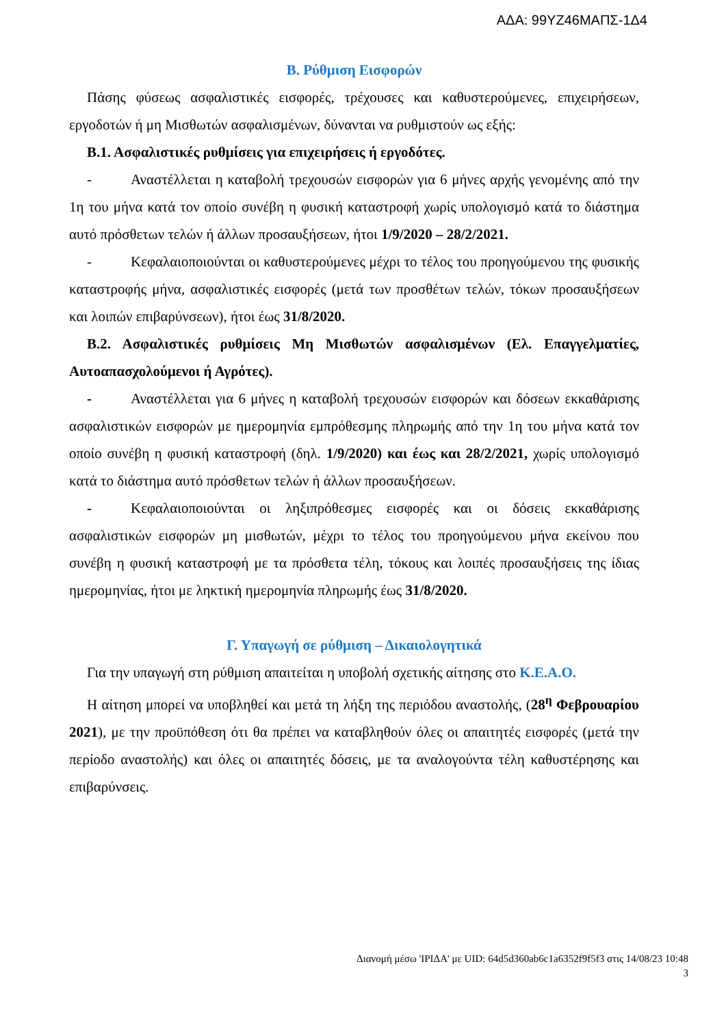ΑΔΑ: 99ΥΖ46ΜΑΠΣ-1Δ4
Β. Ρύθμιση Εισφορών
Πάσης φύσεως ασφαλιστικές εισφορές, τρέχουσες και καθυστερούμενες, επιχειρήσεων, εργοδοτών ή μη Μισθωτών ασφαλισμένων, δύνανται να ρυθμιστούν ως εξής:
Β.1. Ασφαλιστικές ρυθμίσεις για επιχειρήσεις ή εργοδότες.
- Αναστέλλεται η καταβολή τρεχουσών εισφορών για 6 μήνες αρχής γενομένης από την 1η του μήνα κατά τον οποίο συνέβη η φυσική καταστροφή χωρίς υπολογισμό κατά το διάστημα αυτό πρόσθετων τελών ή άλλων προσαυξήσεων, ήτοι 1/9/2020 – 28/2/2021.
- Κεφαλαιοποιούνται οι καθυστερούμενες μέχρι το τέλος του προηγούμενου της φυσικής καταστροφής μήνα, ασφαλιστικές εισφορές (μετά των προσθέτων τελών, τόκων προσαυξήσεων και λοιπών επιβαρύνσεων), ήτοι έως 31/8/2020.
Β.2. Ασφαλιστικές ρυθμίσεις Μη Μισθωτών ασφαλισμένων (Ελ. Επαγγελματίες, Αυτοαπασχολούμενοι ή Αγρότες).
- Αναστέλλεται για 6 μήνες η καταβολή τρεχουσών εισφορών και δόσεων εκκαθάρισης ασφαλιστικών εισφορών με ημερομηνία εμπρόθεσμης πληρωμής από την 1η του μήνα κατά τον οποίο συνέβη η φυσική καταστροφή (δηλ. 1/9/2020) και έως και 28/2/2021, χωρίς υπολογισμό κατά το διάστημα αυτό πρόσθετων τελών ή άλλων προσαυξήσεων.
- Κεφαλαιοποιούνται οι ληξιπρόθεσμες εισφορές και οι δόσεις εκκαθάρισης ασφαλιστικών εισφορών μη μισθωτών, μέχρι το τέλος του προηγούμενου μήνα εκείνου που συνέβη η φυσική καταστροφή με τα πρόσθετα τέλη, τόκους και λοιπές προσαυξήσεις της ίδιας ημερομηνίας, ήτοι με ληκτική ημερομηνία πληρωμής έως 31/8/2020.
Γ. Υπαγωγή σε ρύθμιση – Δικαιολογητικά
Για την υπαγωγή στη ρύθμιση απαιτείται η υποβολή σχετικής αίτησης στο Κ.Ε.Α.Ο.
Η αίτηση μπορεί να υποβληθεί και μετά τη λήξη της περιόδου αναστολής, (28<sup>η</sup> Φεβρουαρίου 2021), με την προϋπόθεση ότι θα πρέπει να καταβληθούν όλες οι απαιτητές εισφορές (μετά την περίοδο αναστολής) και όλες οι απαιτητές δόσεις, με τα αναλογούντα τέλη καθυστέρησης και επιβαρύνσεις.
Διανομή μέσω 'ΙΡΙΔΑ' με UID: 64d5d360ab6c1a6352f9f5f3 στις 14/08/23 10:48
3